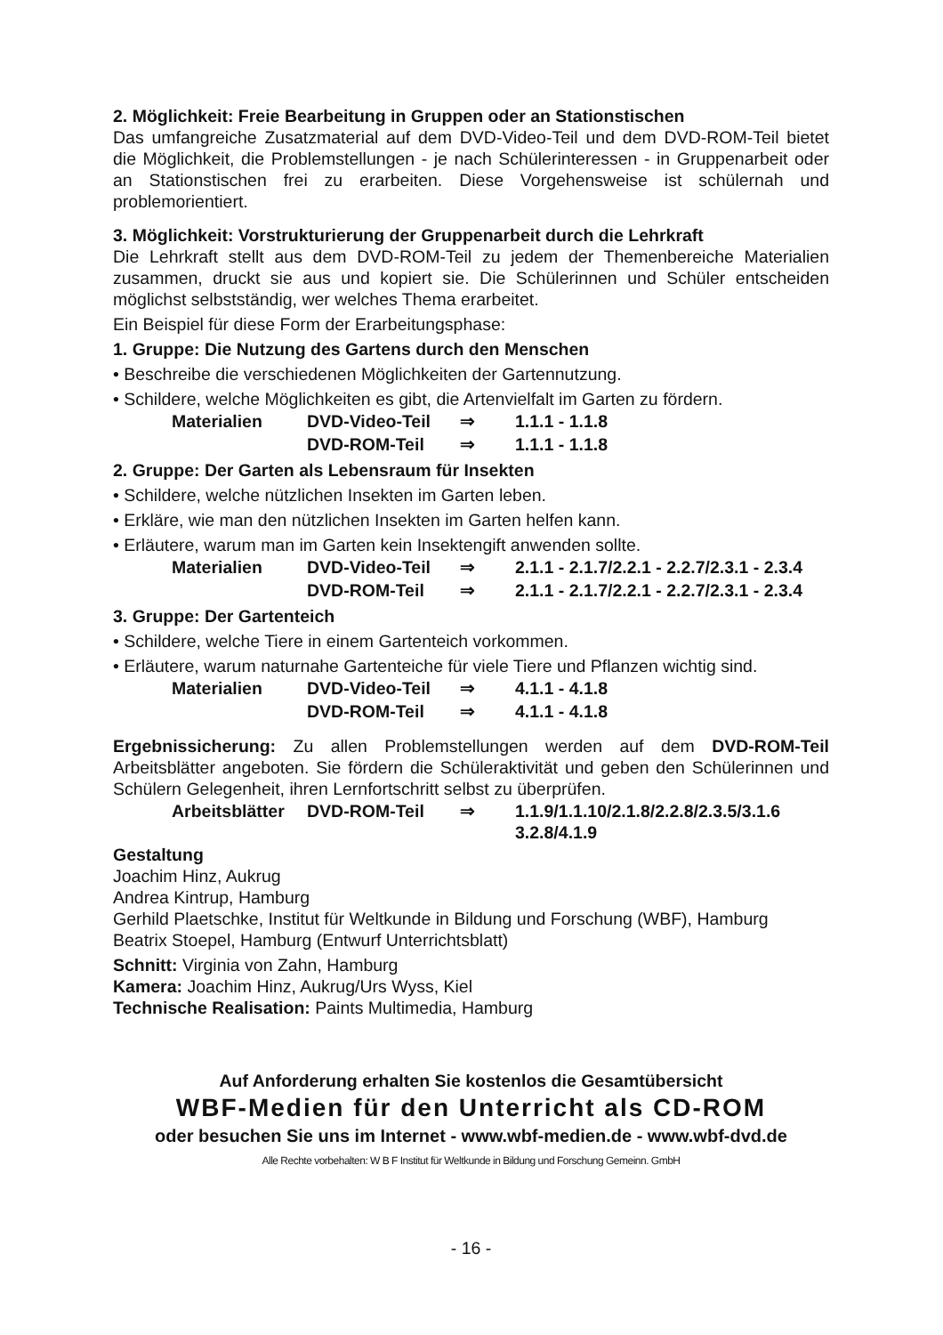2. Möglichkeit: Freie Bearbeitung in Gruppen oder an Stationstischen
Das umfangreiche Zusatzmaterial auf dem DVD-Video-Teil und dem DVD-ROM-Teil bietet die Möglichkeit, die Problemstellungen - je nach Schülerinteressen - in Gruppenarbeit oder an Stationstischen frei zu erarbeiten. Diese Vorgehensweise ist schülernah und problemorientiert.
3. Möglichkeit: Vorstrukturierung der Gruppenarbeit durch die Lehrkraft
Die Lehrkraft stellt aus dem DVD-ROM-Teil zu jedem der Themenbereiche Materialien zusammen, druckt sie aus und kopiert sie. Die Schülerinnen und Schüler entscheiden möglichst selbstständig, wer welches Thema erarbeitet.
Ein Beispiel für diese Form der Erarbeitungsphase:
1. Gruppe: Die Nutzung des Gartens durch den Menschen
• Beschreibe die verschiedenen Möglichkeiten der Gartennutzung.
• Schildere, welche Möglichkeiten es gibt, die Artenvielfalt im Garten zu fördern.
| Materialien | DVD-Video-Teil | ⇒ | 1.1.1 - 1.1.8 |
| | DVD-ROM-Teil | ⇒ | 1.1.1 - 1.1.8 |
2. Gruppe: Der Garten als Lebensraum für Insekten
• Schildere, welche nützlichen Insekten im Garten leben.
• Erkläre, wie man den nützlichen Insekten im Garten helfen kann.
• Erläutere, warum man im Garten kein Insektengift anwenden sollte.
| Materialien | DVD-Video-Teil | ⇒ | 2.1.1 - 2.1.7/2.2.1 - 2.2.7/2.3.1 - 2.3.4 |
| | DVD-ROM-Teil | ⇒ | 2.1.1 - 2.1.7/2.2.1 - 2.2.7/2.3.1 - 2.3.4 |
3. Gruppe: Der Gartenteich
• Schildere, welche Tiere in einem Gartenteich vorkommen.
• Erläutere, warum naturnahe Gartenteiche für viele Tiere und Pflanzen wichtig sind.
| Materialien | DVD-Video-Teil | ⇒ | 4.1.1 - 4.1.8 |
| | DVD-ROM-Teil | ⇒ | 4.1.1 - 4.1.8 |
Ergebnissicherung: Zu allen Problemstellungen werden auf dem DVD-ROM-Teil Arbeitsblätter angeboten. Sie fördern die Schüleraktivität und geben den Schülerinnen und Schülern Gelegenheit, ihren Lernfortschritt selbst zu überprüfen.
| Arbeitsblätter | DVD-ROM-Teil | ⇒ | 1.1.9/1.1.10/2.1.8/2.2.8/2.3.5/3.1.6 3.2.8/4.1.9 |
Gestaltung
Joachim Hinz, Aukrug
Andrea Kintrup, Hamburg
Gerhild Plaetschke, Institut für Weltkunde in Bildung und Forschung (WBF), Hamburg
Beatrix Stoepel, Hamburg (Entwurf Unterrichtsblatt)
Schnitt: Virginia von Zahn, Hamburg
Kamera: Joachim Hinz, Aukrug/Urs Wyss, Kiel
Technische Realisation: Paints Multimedia, Hamburg
Auf Anforderung erhalten Sie kostenlos die Gesamtübersicht
WBF-Medien für den Unterricht als CD-ROM
oder besuchen Sie uns im Internet - www.wbf-medien.de - www.wbf-dvd.de
Alle Rechte vorbehalten: W B F Institut für Weltkunde in Bildung und Forschung Gemeinn. GmbH
- 16 -